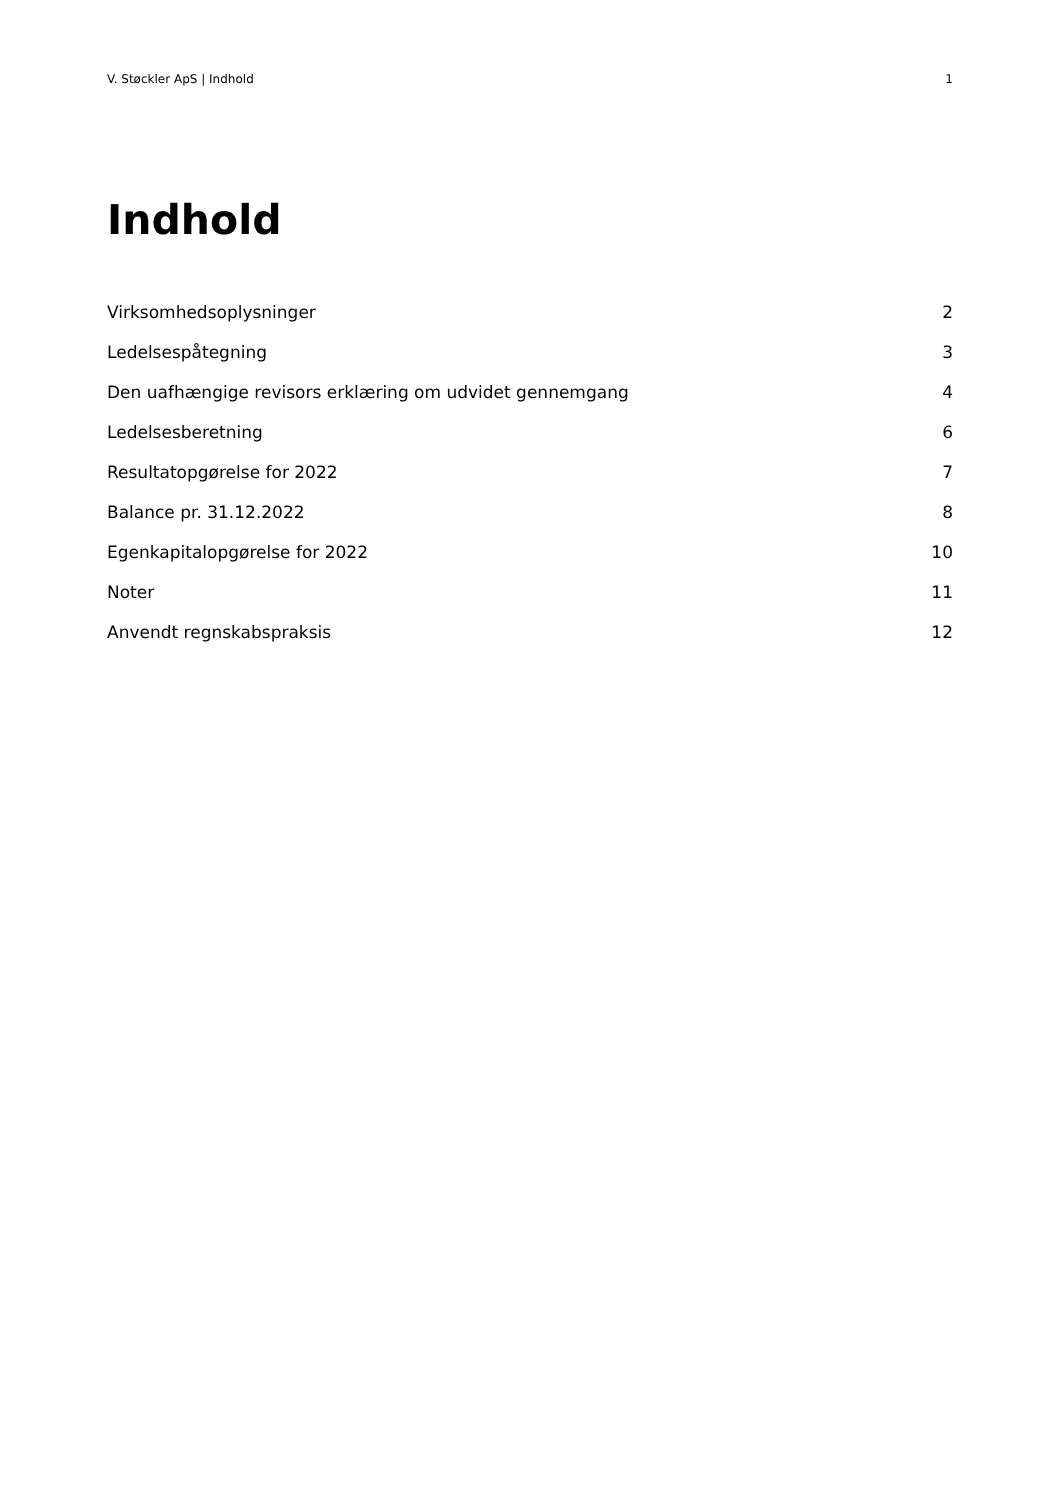V. Støckler ApS | Indhold 1
Indhold
Virksomhedsoplysninger 2
Ledelsespåtegning 3
Den uafhængige revisors erklæring om udvidet gennemgang 4
Ledelsesberetning 6
Resultatopgørelse for 2022 7
Balance pr. 31.12.2022 8
Egenkapitalopgørelse for 2022 10
Noter 11
Anvendt regnskabspraksis 12